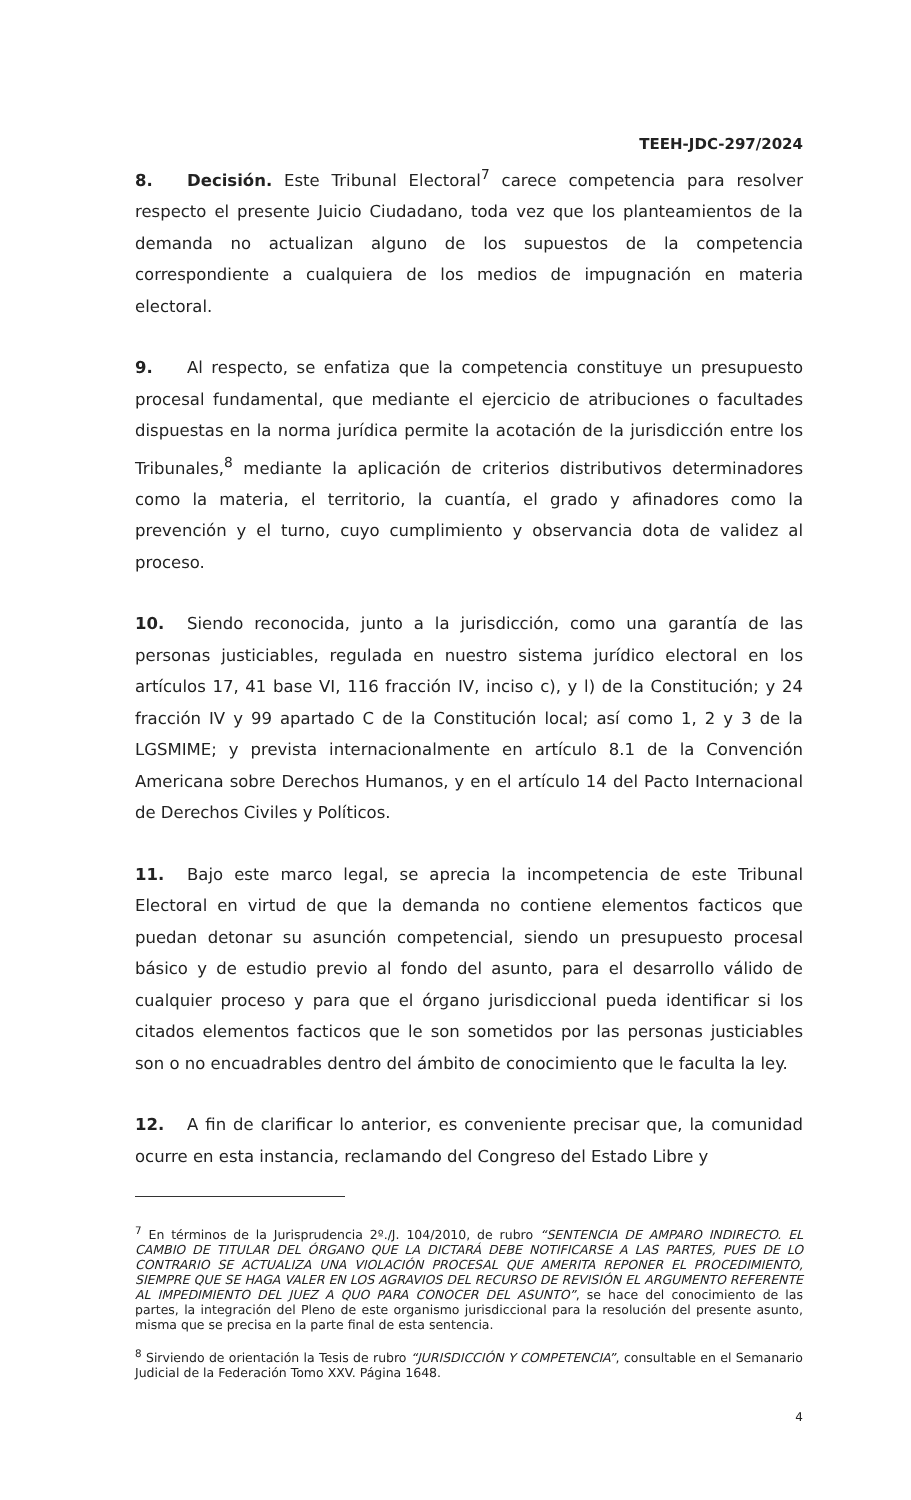TEEH-JDC-297/2024
8. Decisión. Este Tribunal Electoral<sup>7</sup> carece competencia para resolver respecto el presente Juicio Ciudadano, toda vez que los planteamientos de la demanda no actualizan alguno de los supuestos de la competencia correspondiente a cualquiera de los medios de impugnación en materia electoral.
9. Al respecto, se enfatiza que la competencia constituye un presupuesto procesal fundamental, que mediante el ejercicio de atribuciones o facultades dispuestas en la norma jurídica permite la acotación de la jurisdicción entre los Tribunales,<sup>8</sup> mediante la aplicación de criterios distributivos determinadores como la materia, el territorio, la cuantía, el grado y afinadores como la prevención y el turno, cuyo cumplimiento y observancia dota de validez al proceso.
10. Siendo reconocida, junto a la jurisdicción, como una garantía de las personas justiciables, regulada en nuestro sistema jurídico electoral en los artículos 17, 41 base VI, 116 fracción IV, inciso c), y l) de la Constitución; y 24 fracción IV y 99 apartado C de la Constitución local; así como 1, 2 y 3 de la LGSMIME; y prevista internacionalmente en artículo 8.1 de la Convención Americana sobre Derechos Humanos, y en el artículo 14 del Pacto Internacional de Derechos Civiles y Políticos.
11. Bajo este marco legal, se aprecia la incompetencia de este Tribunal Electoral en virtud de que la demanda no contiene elementos facticos que puedan detonar su asunción competencial, siendo un presupuesto procesal básico y de estudio previo al fondo del asunto, para el desarrollo válido de cualquier proceso y para que el órgano jurisdiccional pueda identificar si los citados elementos facticos que le son sometidos por las personas justiciables son o no encuadrables dentro del ámbito de conocimiento que le faculta la ley.
12. A fin de clarificar lo anterior, es conveniente precisar que, la comunidad ocurre en esta instancia, reclamando del Congreso del Estado Libre y
<sup>7</sup> En términos de la Jurisprudencia 2º./J. 104/2010, de rubro “SENTENCIA DE AMPARO INDIRECTO. EL CAMBIO DE TITULAR DEL ÓRGANO QUE LA DICTARÁ DEBE NOTIFICARSE A LAS PARTES, PUES DE LO CONTRARIO SE ACTUALIZA UNA VIOLACIÓN PROCESAL QUE AMERITA REPONER EL PROCEDIMIENTO, SIEMPRE QUE SE HAGA VALER EN LOS AGRAVIOS DEL RECURSO DE REVISIÓN EL ARGUMENTO REFERENTE AL IMPEDIMIENTO DEL JUEZ A QUO PARA CONOCER DEL ASUNTO”, se hace del conocimiento de las partes, la integración del Pleno de este organismo jurisdiccional para la resolución del presente asunto, misma que se precisa en la parte final de esta sentencia.
<sup>8</sup> Sirviendo de orientación la Tesis de rubro “JURISDICCIÓN Y COMPETENCIA”, consultable en el Semanario Judicial de la Federación Tomo XXV. Página 1648.
4